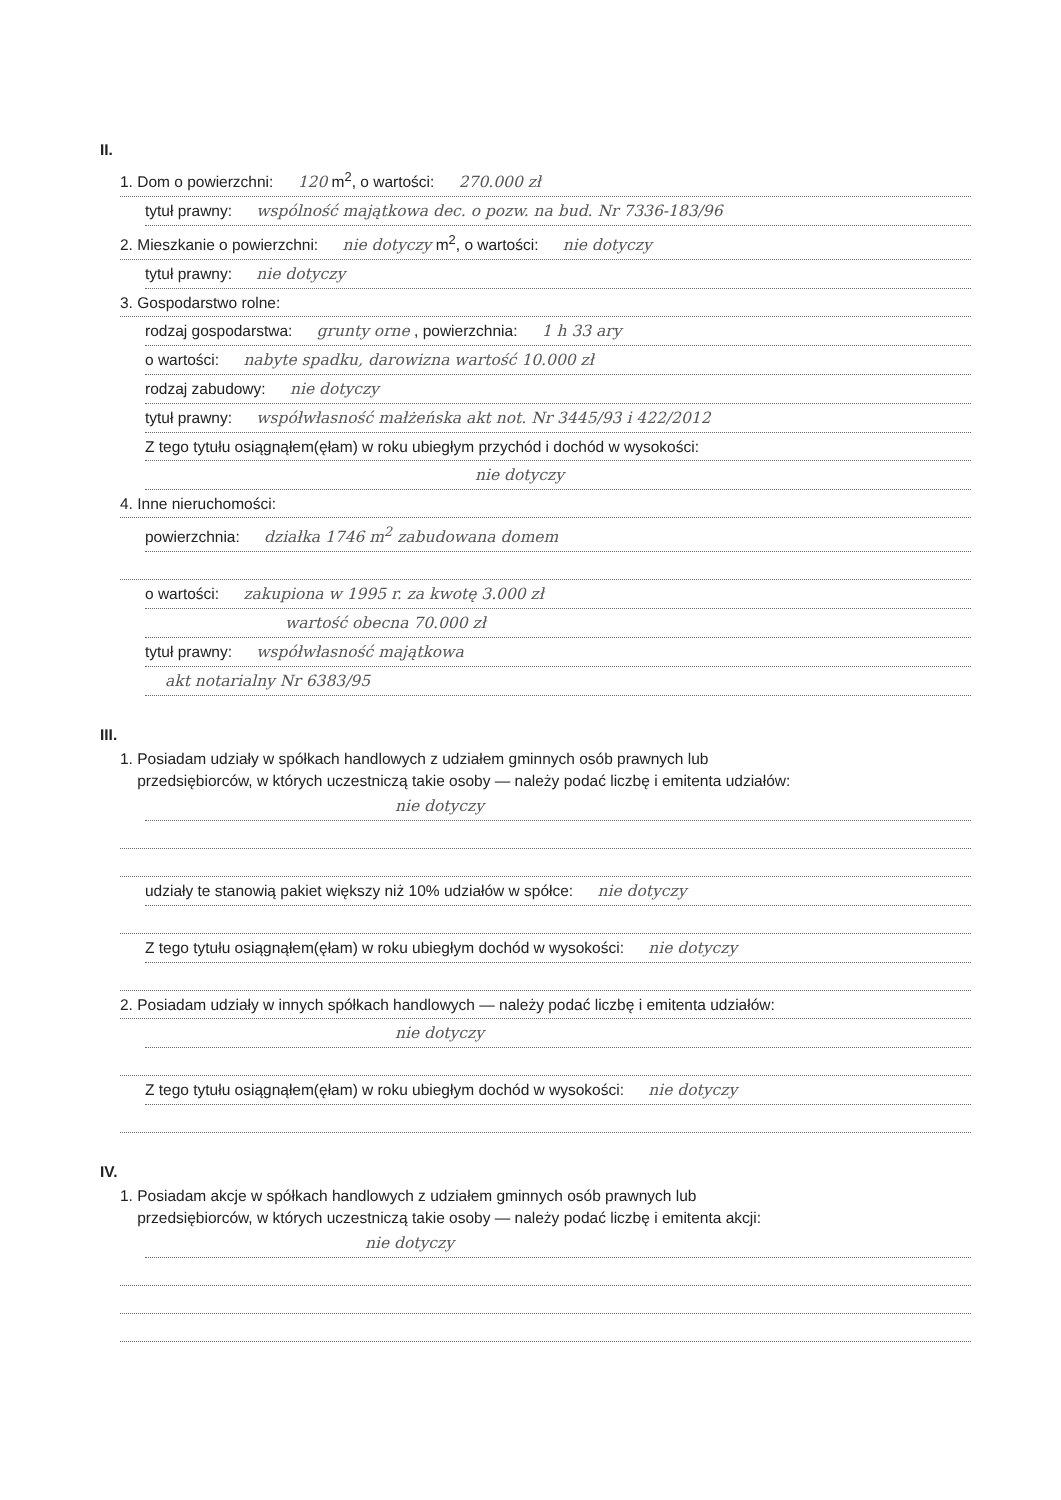II.
1. Dom o powierzchni: 120 m<sup>2</sup>, o wartości: 270.000 zł
tytuł prawny: wspólność majątkowa dec. o pozw. na bud. Nr 7336-183/96
2. Mieszkanie o powierzchni: nie dotyczy m<sup>2</sup>, o wartości: nie dotyczy
tytuł prawny: nie dotyczy
3. Gospodarstwo rolne:
rodzaj gospodarstwa: grunty orne , powierzchnia: 1 h 33 ary
o wartości: nabyte spadku, darowizna wartość 10.000 zł
rodzaj zabudowy: nie dotyczy
tytuł prawny: współwłasność małżeńska akt not. Nr 3445/93 i 422/2012
Z tego tytułu osiągnąłem(ęłam) w roku ubiegłym przychód i dochód w wysokości:
nie dotyczy
4. Inne nieruchomości:
powierzchnia: działka 1746 m<sup>2</sup> zabudowana domem
o wartości: zakupiona w 1995 r. za kwotę 3.000 zł
wartość obecna 70.000 zł
tytuł prawny: współwłasność majątkowa
akt notarialny Nr 6383/95
III.
1. Posiadam udziały w spółkach handlowych z udziałem gminnych osób prawnych lub
przedsiębiorców, w których uczestniczą takie osoby — należy podać liczbę i emitenta udziałów:
nie dotyczy
udziały te stanowią pakiet większy niż 10% udziałów w spółce: nie dotyczy
Z tego tytułu osiągnąłem(ęłam) w roku ubiegłym dochód w wysokości: nie dotyczy
2. Posiadam udziały w innych spółkach handlowych — należy podać liczbę i emitenta udziałów:
nie dotyczy
Z tego tytułu osiągnąłem(ęłam) w roku ubiegłym dochód w wysokości: nie dotyczy
IV.
1. Posiadam akcje w spółkach handlowych z udziałem gminnych osób prawnych lub
przedsiębiorców, w których uczestniczą takie osoby — należy podać liczbę i emitenta akcji:
nie dotyczy